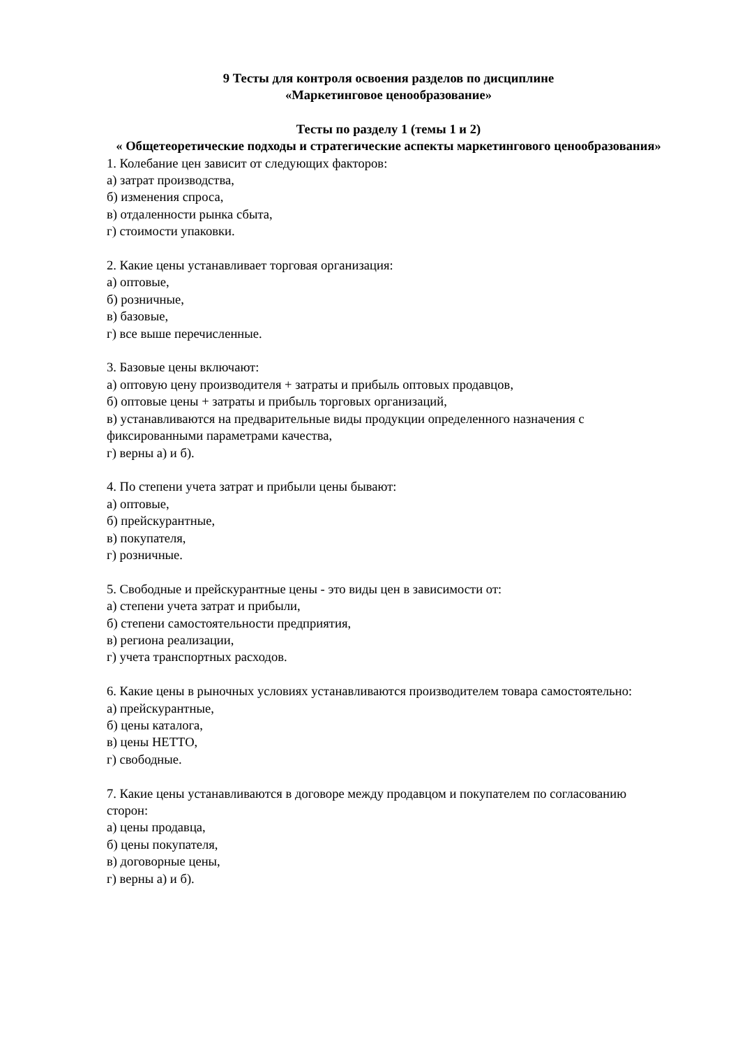9 Тесты для контроля освоения разделов по дисциплине
«Маркетинговое ценообразование»
Тесты по разделу 1 (темы 1 и 2)
« Общетеоретические подходы и стратегические аспекты маркетингового ценообразования»
1. Колебание цен зависит от следующих факторов:
а) затрат производства,
б) изменения спроса,
в) отдаленности рынка сбыта,
г) стоимости упаковки.
2. Какие цены устанавливает торговая организация:
а) оптовые,
б) розничные,
в) базовые,
г) все выше перечисленные.
3. Базовые цены включают:
а) оптовую цену производителя + затраты и прибыль оптовых продавцов,
б) оптовые цены + затраты и прибыль торговых организаций,
в) устанавливаются на предварительные виды продукции определенного назначения с фиксированными параметрами качества,
г) верны а) и б).
4. По степени учета затрат и прибыли цены бывают:
а) оптовые,
б) прейскурантные,
в) покупателя,
г) розничные.
5. Свободные и прейскурантные цены - это виды цен в зависимости от:
а) степени учета затрат и прибыли,
б) степени самостоятельности предприятия,
в) региона реализации,
г) учета транспортных расходов.
6. Какие цены в рыночных условиях устанавливаются производителем товара самостоятельно:
а) прейскурантные,
б) цены каталога,
в) цены НЕТТО,
г) свободные.
7. Какие цены устанавливаются в договоре между продавцом и покупателем по согласованию сторон:
а) цены продавца,
б) цены покупателя,
в) договорные цены,
г) верны а) и б).